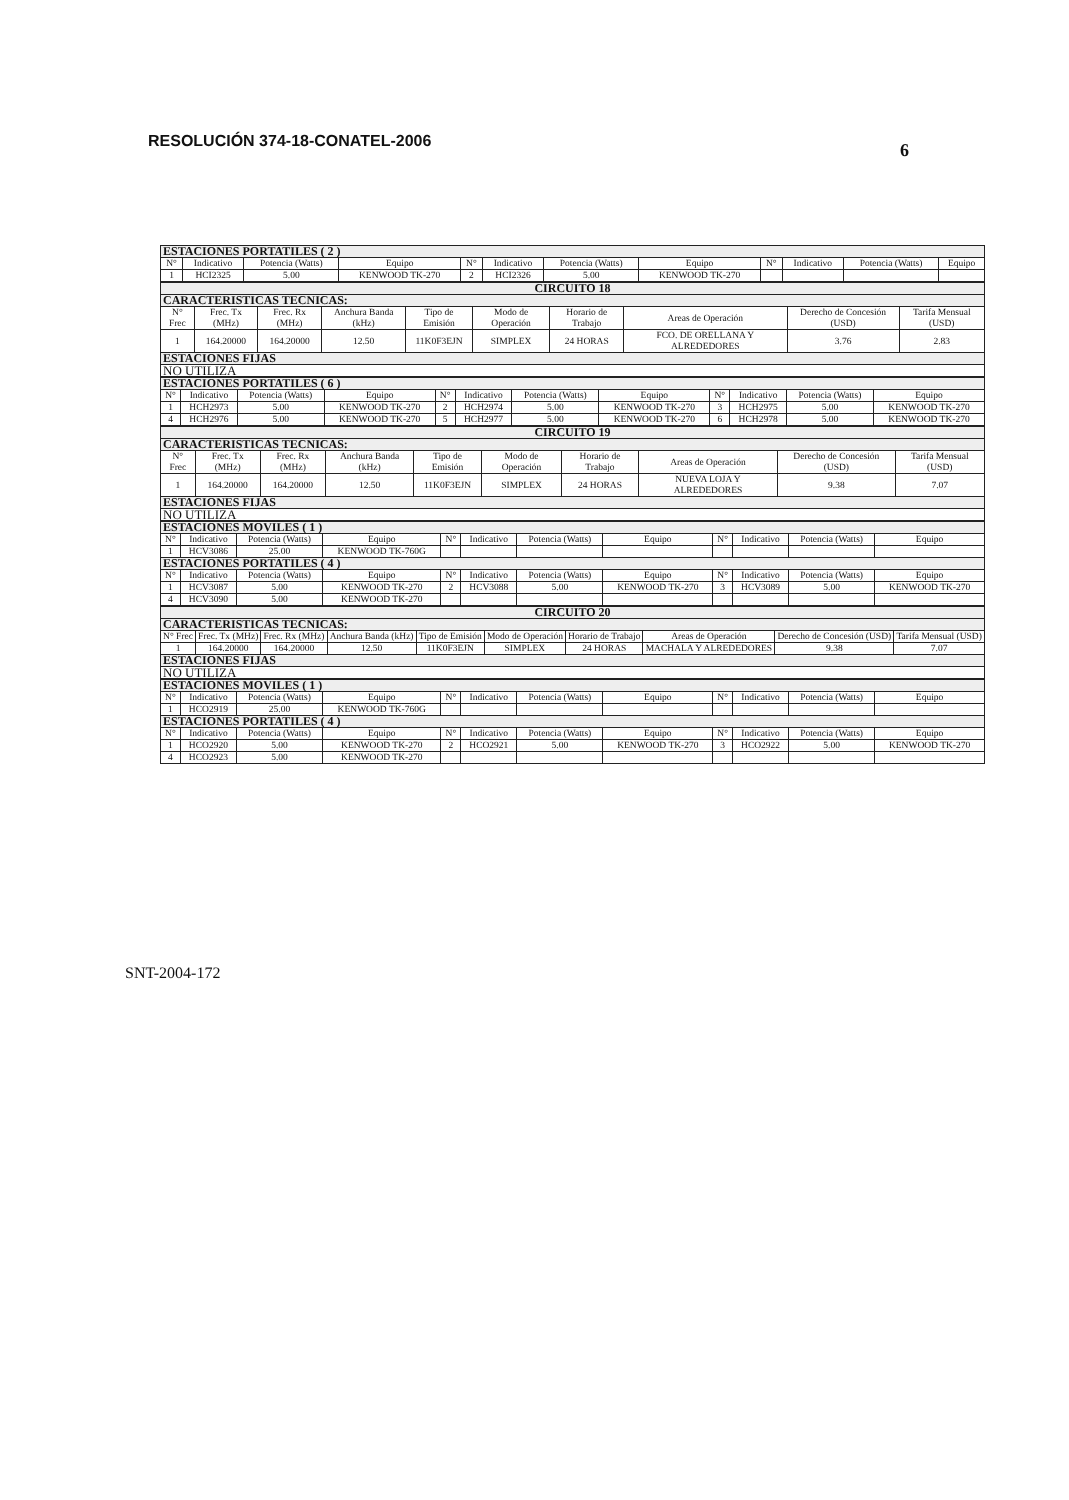RESOLUCIÓN 374-18-CONATEL-2006
6
| ESTACIONES PORTATILES ( 2 ) | | | | | | | | | | | |
| N° | Indicativo | Potencia (Watts) | Equipo | N° | Indicativo | Potencia (Watts) | Equipo | N° | Indicativo | Potencia (Watts) | Equipo |
| 1 | HCI2325 | 5.00 | KENWOOD TK-270 | 2 | HCI2326 | 5.00 | KENWOOD TK-270 | | | | |
| CIRCUITO 18 | | | | | | | | | |
| CARACTERISTICAS TECNICAS: | | | | | | | | | |
| N° Frec | Frec. Tx (MHz) | Frec. Rx (MHz) | Anchura Banda (kHz) | Tipo de Emisión | Modo de Operación | Horario de Trabajo | Areas de Operación | Derecho de Concesión (USD) | Tarifa Mensual (USD) |
| 1 | 164.20000 | 164.20000 | 12.50 | 11K0F3EJN | SIMPLEX | 24 HORAS | FCO. DE ORELLANA Y ALREDEDORES | 3.76 | 2.83 |
| ESTACIONES FIJAS | | | | | | | | | |
| NO UTILIZA | | | | | | | | | |
| ESTACIONES PORTATILES ( 6 ) | | | | | | | | | | | |
| N° | Indicativo | Potencia (Watts) | Equipo | N° | Indicativo | Potencia (Watts) | Equipo | N° | Indicativo | Potencia (Watts) | Equipo |
| 1 | HCH2973 | 5.00 | KENWOOD TK-270 | 2 | HCH2974 | 5.00 | KENWOOD TK-270 | 3 | HCH2975 | 5.00 | KENWOOD TK-270 |
| 4 | HCH2976 | 5.00 | KENWOOD TK-270 | 5 | HCH2977 | 5.00 | KENWOOD TK-270 | 6 | HCH2978 | 5.00 | KENWOOD TK-270 |
| CIRCUITO 19 | | | | | | | | | |
| CARACTERISTICAS TECNICAS: | | | | | | | | | |
| N° Frec | Frec. Tx (MHz) | Frec. Rx (MHz) | Anchura Banda (kHz) | Tipo de Emisión | Modo de Operación | Horario de Trabajo | Areas de Operación | Derecho de Concesión (USD) | Tarifa Mensual (USD) |
| 1 | 164.20000 | 164.20000 | 12.50 | 11K0F3EJN | SIMPLEX | 24 HORAS | NUEVA LOJA Y ALREDEDORES | 9.38 | 7.07 |
| ESTACIONES FIJAS | | | | | | | | | |
| NO UTILIZA | | | | | | | | | |
| ESTACIONES MOVILES ( 1 ) | | | | | | | | | | | |
| N° | Indicativo | Potencia (Watts) | Equipo | N° | Indicativo | Potencia (Watts) | Equipo | N° | Indicativo | Potencia (Watts) | Equipo |
| 1 | HCV3086 | 25.00 | KENWOOD TK-760G | | | | | | | | |
| ESTACIONES PORTATILES ( 4 ) | | | | | | | | | | | |
| N° | Indicativo | Potencia (Watts) | Equipo | N° | Indicativo | Potencia (Watts) | Equipo | N° | Indicativo | Potencia (Watts) | Equipo |
| 1 | HCV3087 | 5.00 | KENWOOD TK-270 | 2 | HCV3088 | 5.00 | KENWOOD TK-270 | 3 | HCV3089 | 5.00 | KENWOOD TK-270 |
| 4 | HCV3090 | 5.00 | KENWOOD TK-270 | | | | | | | | |
| CIRCUITO 20 | | | | | | | | | |
| CARACTERISTICAS TECNICAS: | | | | | | | | | |
| N° Frec | Frec. Tx (MHz) | Frec. Rx (MHz) | Anchura Banda (kHz) | Tipo de Emisión | Modo de Operación | Horario de Trabajo | Areas de Operación | Derecho de Concesión (USD) | Tarifa Mensual (USD) |
| 1 | 164.20000 | 164.20000 | 12.50 | 11K0F3EJN | SIMPLEX | 24 HORAS | MACHALA Y ALREDEDORES | 9.38 | 7.07 |
| ESTACIONES FIJAS | | | | | | | | | |
| NO UTILIZA | | | | | | | | | |
| ESTACIONES MOVILES ( 1 ) | | | | | | | | | | | |
| N° | Indicativo | Potencia (Watts) | Equipo | N° | Indicativo | Potencia (Watts) | Equipo | N° | Indicativo | Potencia (Watts) | Equipo |
| 1 | HCO2919 | 25.00 | KENWOOD TK-760G | | | | | | | | |
| ESTACIONES PORTATILES ( 4 ) | | | | | | | | | | | |
| N° | Indicativo | Potencia (Watts) | Equipo | N° | Indicativo | Potencia (Watts) | Equipo | N° | Indicativo | Potencia (Watts) | Equipo |
| 1 | HCO2920 | 5.00 | KENWOOD TK-270 | 2 | HCO2921 | 5.00 | KENWOOD TK-270 | 3 | HCO2922 | 5.00 | KENWOOD TK-270 |
| 4 | HCO2923 | 5.00 | KENWOOD TK-270 | | | | | | | | |
SNT-2004-172